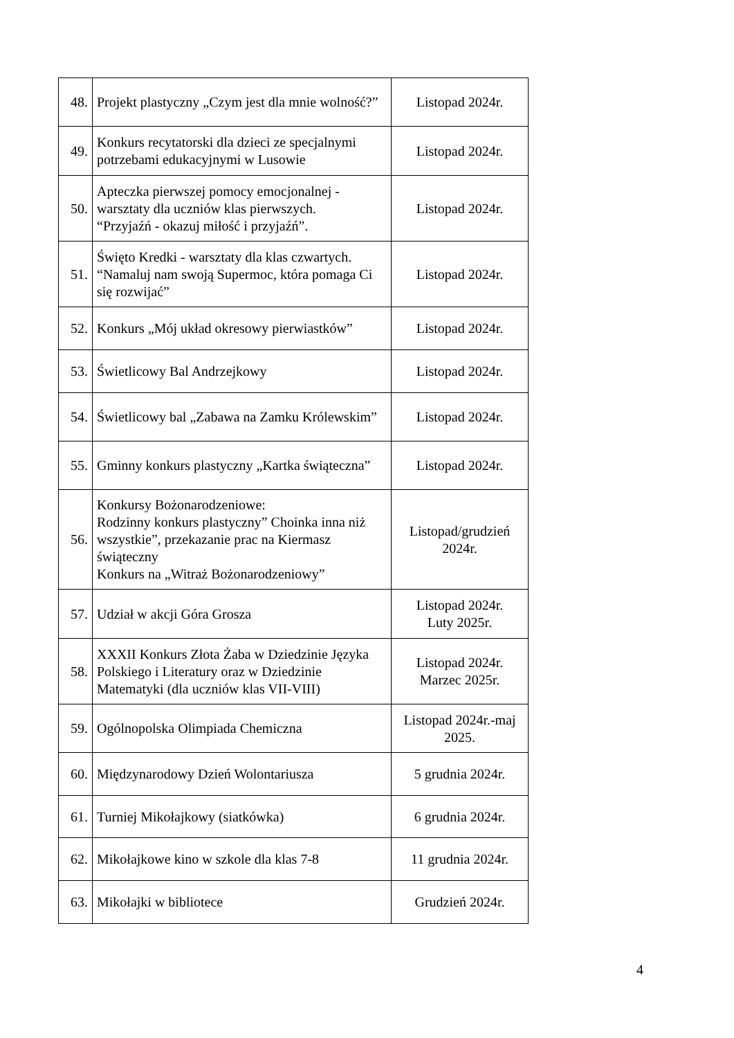| 48. | Projekt plastyczny „Czym jest dla mnie wolność?” | Listopad 2024r. |
| 49. | Konkurs recytatorski dla dzieci ze specjalnymi potrzebami edukacyjnymi w Lusowie | Listopad 2024r. |
| 50. | Apteczka pierwszej pomocy emocjonalnej - warsztaty dla uczniów klas pierwszych. “Przyjaźń - okazuj miłość i przyjaźń”. | Listopad 2024r. |
| 51. | Święto Kredki - warsztaty dla klas czwartych. “Namaluj nam swoją Supermoc, która pomaga Ci się rozwijać” | Listopad 2024r. |
| 52. | Konkurs „Mój układ okresowy pierwiastków” | Listopad 2024r. |
| 53. | Świetlicowy Bal Andrzejkowy | Listopad 2024r. |
| 54. | Świetlicowy bal „Zabawa na Zamku Królewskim” | Listopad 2024r. |
| 55. | Gminny konkurs plastyczny „Kartka świąteczna” | Listopad 2024r. |
| 56. | Konkursy Bożonarodzeniowe: Rodzinny konkurs plastyczny” Choinka inna niż wszystkie”, przekazanie prac na Kiermasz świąteczny Konkurs na „Witraż Bożonarodzeniowy” | Listopad/grudzień 2024r. |
| 57. | Udział w akcji Góra Grosza | Listopad 2024r. Luty 2025r. |
| 58. | XXXII Konkurs Złota Żaba w Dziedzinie Języka Polskiego i Literatury oraz w Dziedzinie Matematyki (dla uczniów klas VII-VIII) | Listopad 2024r. Marzec 2025r. |
| 59. | Ogólnopolska Olimpiada Chemiczna | Listopad 2024r.-maj 2025. |
| 60. | Międzynarodowy Dzień Wolontariusza | 5 grudnia 2024r. |
| 61. | Turniej Mikołajkowy (siatkówka) | 6 grudnia 2024r. |
| 62. | Mikołajkowe kino w szkole dla klas 7-8 | 11 grudnia 2024r. |
| 63. | Mikołajki w bibliotece | Grudzień 2024r. |
4